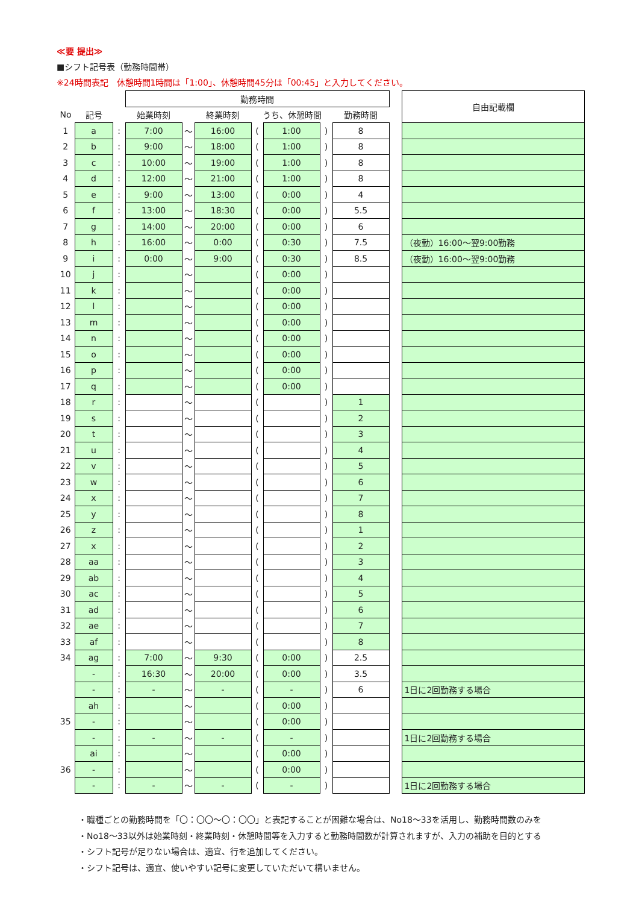≪要 提出≫
■シフト記号表（勤務時間帯）
※24時間表記　休憩時間1時間は「1:00」、休憩時間45分は「00:45」と入力してください。
| | | | 勤務時間 | | | | | | | | 自由記載欄 |
| --- | --- | --- | --- | --- | --- | --- | --- | --- | --- | --- | --- |
| No | 記号 | | 始業時刻 | | 終業時刻 | うち、休憩時間 | | | 勤務時間 | | |
| 1 | a | : | 7:00 | ～ | 16:00 | ( | 1:00 | ) | 8 | | |
| 2 | b | : | 9:00 | ～ | 18:00 | ( | 1:00 | ) | 8 | | |
| 3 | c | : | 10:00 | ～ | 19:00 | ( | 1:00 | ) | 8 | | |
| 4 | d | : | 12:00 | ～ | 21:00 | ( | 1:00 | ) | 8 | | |
| 5 | e | : | 9:00 | ～ | 13:00 | ( | 0:00 | ) | 4 | | |
| 6 | f | : | 13:00 | ～ | 18:30 | ( | 0:00 | ) | 5.5 | | |
| 7 | g | : | 14:00 | ～ | 20:00 | ( | 0:00 | ) | 6 | | |
| 8 | h | : | 16:00 | ～ | 0:00 | ( | 0:30 | ) | 7.5 | | （夜勤）16:00～翌9:00勤務 |
| 9 | i | : | 0:00 | ～ | 9:00 | ( | 0:30 | ) | 8.5 | | （夜勤）16:00～翌9:00勤務 |
| 10 | j | : | | ～ | | ( | 0:00 | ) | | | |
| 11 | k | : | | ～ | | ( | 0:00 | ) | | | |
| 12 | l | : | | ～ | | ( | 0:00 | ) | | | |
| 13 | m | : | | ～ | | ( | 0:00 | ) | | | |
| 14 | n | : | | ～ | | ( | 0:00 | ) | | | |
| 15 | o | : | | ～ | | ( | 0:00 | ) | | | |
| 16 | p | : | | ～ | | ( | 0:00 | ) | | | |
| 17 | q | : | | ～ | | ( | 0:00 | ) | | | |
| 18 | r | : | | ～ | | ( | | ) | 1 | | |
| 19 | s | : | | ～ | | ( | | ) | 2 | | |
| 20 | t | : | | ～ | | ( | | ) | 3 | | |
| 21 | u | : | | ～ | | ( | | ) | 4 | | |
| 22 | v | : | | ～ | | ( | | ) | 5 | | |
| 23 | w | : | | ～ | | ( | | ) | 6 | | |
| 24 | x | : | | ～ | | ( | | ) | 7 | | |
| 25 | y | : | | ～ | | ( | | ) | 8 | | |
| 26 | z | : | | ～ | | ( | | ) | 1 | | |
| 27 | x | : | | ～ | | ( | | ) | 2 | | |
| 28 | aa | : | | ～ | | ( | | ) | 3 | | |
| 29 | ab | : | | ～ | | ( | | ) | 4 | | |
| 30 | ac | : | | ～ | | ( | | ) | 5 | | |
| 31 | ad | : | | ～ | | ( | | ) | 6 | | |
| 32 | ae | : | | ～ | | ( | | ) | 7 | | |
| 33 | af | : | | ～ | | ( | | ) | 8 | | |
| 34 | ag | : | 7:00 | ～ | 9:30 | ( | 0:00 | ) | 2.5 | | |
| | - | : | 16:30 | ～ | 20:00 | ( | 0:00 | ) | 3.5 | | |
| | - | : | - | ～ | - | ( | - | ) | 6 | | 1日に2回勤務する場合 |
| 35 | ah | : | | ～ | | ( | 0:00 | ) | | | |
| | - | : | | ～ | | ( | 0:00 | ) | | | |
| | - | : | - | ～ | - | ( | - | ) | | | 1日に2回勤務する場合 |
| 36 | ai | : | | ～ | | ( | 0:00 | ) | | | |
| | - | : | | ～ | | ( | 0:00 | ) | | | |
| | - | : | - | ～ | - | ( | - | ) | | | 1日に2回勤務する場合 |
・職種ごとの勤務時間を「〇：〇〇～〇：〇〇」と表記することが困難な場合は、No18～33を活用し、勤務時間数のみを
・No18～33以外は始業時刻・終業時刻・休憩時間等を入力すると勤務時間数が計算されますが、入力の補助を目的とする
・シフト記号が足りない場合は、適宜、行を追加してください。
・シフト記号は、適宜、使いやすい記号に変更していただいて構いません。